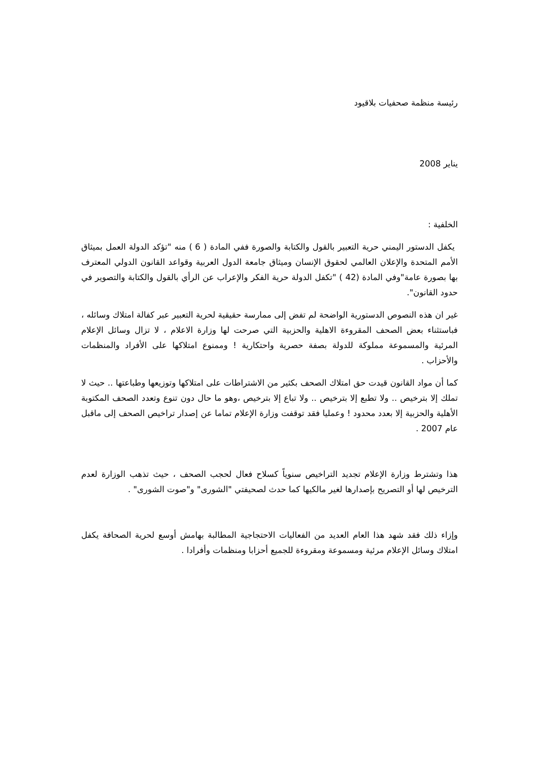رئيسة منظمة صحفيات بلاقيود
يناير 2008
الخلفية :
يكفل الدستور اليمني حرية التعبير بالقول والكتابة والصورة ففي المادة ( 6 ) منه "تؤكد الدولة العمل بميثاق الأمم المتحدة والإعلان العالمي لحقوق الإنسان وميثاق جامعة الدول العربية وقواعد القانون الدولي المعترف بها بصورة عامة"وفي المادة (42 ) "تكفل الدولة حرية الفكر والإعراب عن الرأي بالقول والكتابة والتصوير في حدود القانون".
غير ان هذه النصوص الدستورية الواضحة لم تفض إلى ممارسة حقيقية لحرية التعبير عبر كفالة امتلاك وسائله ، فباستثناء بعض الصحف المقروءة الاهلية والحزبية التي صرحت لها وزارة الاعلام ، لا تزال وسائل الإعلام المرئية والمسموعة مملوكة للدولة بصفة حصرية واحتكارية ! وممنوع امتلاكها على الأفراد والمنظمات والأحزاب .
كما أن مواد القانون قيدت حق امتلاك الصحف بكثير من الاشتراطات على امتلاكها وتوزيعها وطباعتها .. حيث لا تملك إلا بترخيص .. ولا تطبع إلا بترخيص .. ولا تباع إلا بترخيص ،وهو ما حال دون تنوع وتعدد الصحف المكتوبة الأهلية والحزبية إلا بعدد محدود ! وعمليا فقد توقفت وزارة الإعلام تماما عن إصدار تراخيص الصحف إلى ماقبل عام 2007 .
هذا وتشترط وزارة الإعلام تجديد التراخيص سنوياً كسلاح فعال لحجب الصحف ، حيث تذهب الوزارة لعدم الترخيص لها أو التصريح بإصدارها لغير مالكيها كما حدث لصحيفتي "الشورى" و"صوت الشورى" .
وإزاء ذلك فقد شهد هذا العام العديد من الفعاليات الاحتجاجية المطالبة بهامش أوسع لحرية الصحافة يكفل امتلاك وسائل الإعلام مرئية ومسموعة ومقروءة للجميع أحزابا ومنظمات وأفرادا .